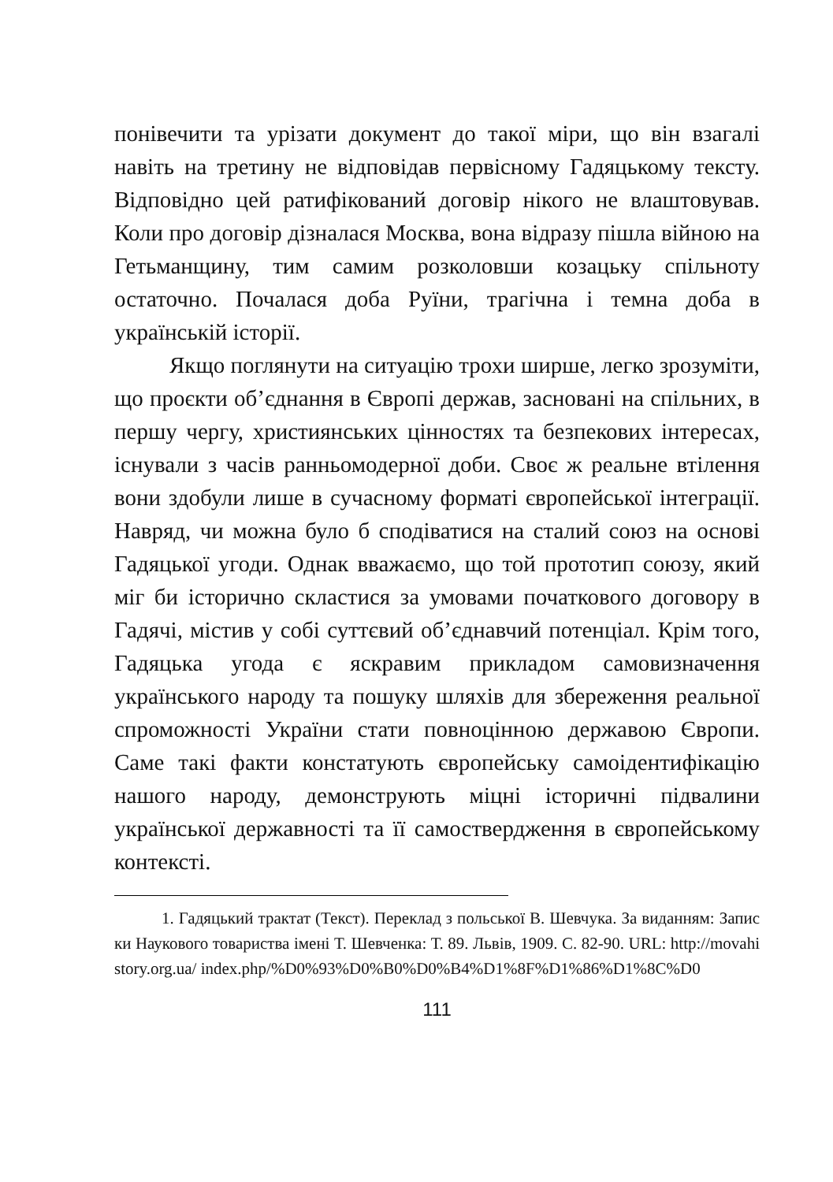понівечити та урізати документ до такої міри, що він взагалі навіть на третину не відповідав первісному Гадяцькому тексту. Відповідно цей ратифікований договір нікого не влаштовував. Коли про договір дізналася Москва, вона відразу пішла війною на Гетьманщину, тим самим розколовши козацьку спільноту остаточно. Почалася доба Руїни, трагічна і темна доба в українській історії.
Якщо поглянути на ситуацію трохи ширше, легко зрозуміти, що проєкти об’єднання в Європі держав, засновані на спільних, в першу чергу, християнських цінностях та безпекових інтересах, існували з часів ранньомодерної доби. Своє ж реальне втілення вони здобули лише в сучасному форматі європейської інтеграції. Навряд, чи можна було б сподіватися на сталий союз на основі Гадяцької угоди. Однак вважаємо, що той прототип союзу, який міг би історично скластися за умовами початкового договору в Гадячі, містив у собі суттєвий об’єднавчий потенціал. Крім того, Гадяцька угода є яскравим прикладом самовизначення українського народу та пошуку шляхів для збереження реальної спроможності України стати повноцінною державою Європи. Саме такі факти констатують європейську самоідентифікацію нашого народу, демонструють міцні історичні підвалини української державності та її самоствердження в європейському контексті.
1. Гадяцький трактат (Текст). Переклад з польської В. Шевчука. За виданням: Записки Наукового товариства імені Т. Шевченка: Т. 89. Львів, 1909. С. 82-90. URL: http://movahistory.org.ua/ index.php/%D0%93%D0%B0%D0%B4%D1%8F%D1%86%D1%8C%D0
111